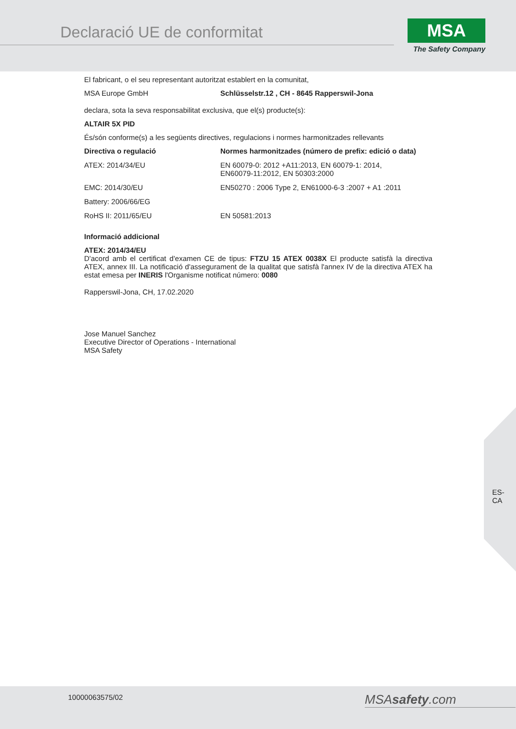Declaració UE de conformitat
MSA
The Safety Company
El fabricant, o el seu representant autoritzat establert en la comunitat,
| MSA Europe GmbH | Schlüsselstr.12 , CH - 8645 Rapperswil-Jona |
declara, sota la seva responsabilitat exclusiva, que el(s) producte(s):
ALTAIR 5X PID
És/són conforme(s) a les següents directives, regulacions i normes harmonitzades rellevants
| Directiva o regulació | Normes harmonitzades (número de prefix: edició o data) |
| --- | --- |
| ATEX: 2014/34/EU | EN 60079-0: 2012 +A11:2013, EN 60079-1: 2014, EN60079-11:2012, EN 50303:2000 |
| EMC: 2014/30/EU | EN50270 : 2006 Type 2, EN61000-6-3 :2007 + A1 :2011 |
| Battery: 2006/66/EG | |
| RoHS II: 2011/65/EU | EN 50581:2013 |
Informació addicional
ATEX: 2014/34/EU
D'acord amb el certificat d'examen CE de tipus: FTZU 15 ATEX 0038X El producte satisfà la directiva ATEX, annex III. La notificació d'assegurament de la qualitat que satisfà l'annex IV de la directiva ATEX ha estat emesa per INERIS l'Organisme notificat número: 0080
Rapperswil-Jona, CH, 17.02.2020
Jose Manuel Sanchez
Executive Director of Operations - International
MSA Safety
ES-
CA
10000063575/02 MSAsafety.com